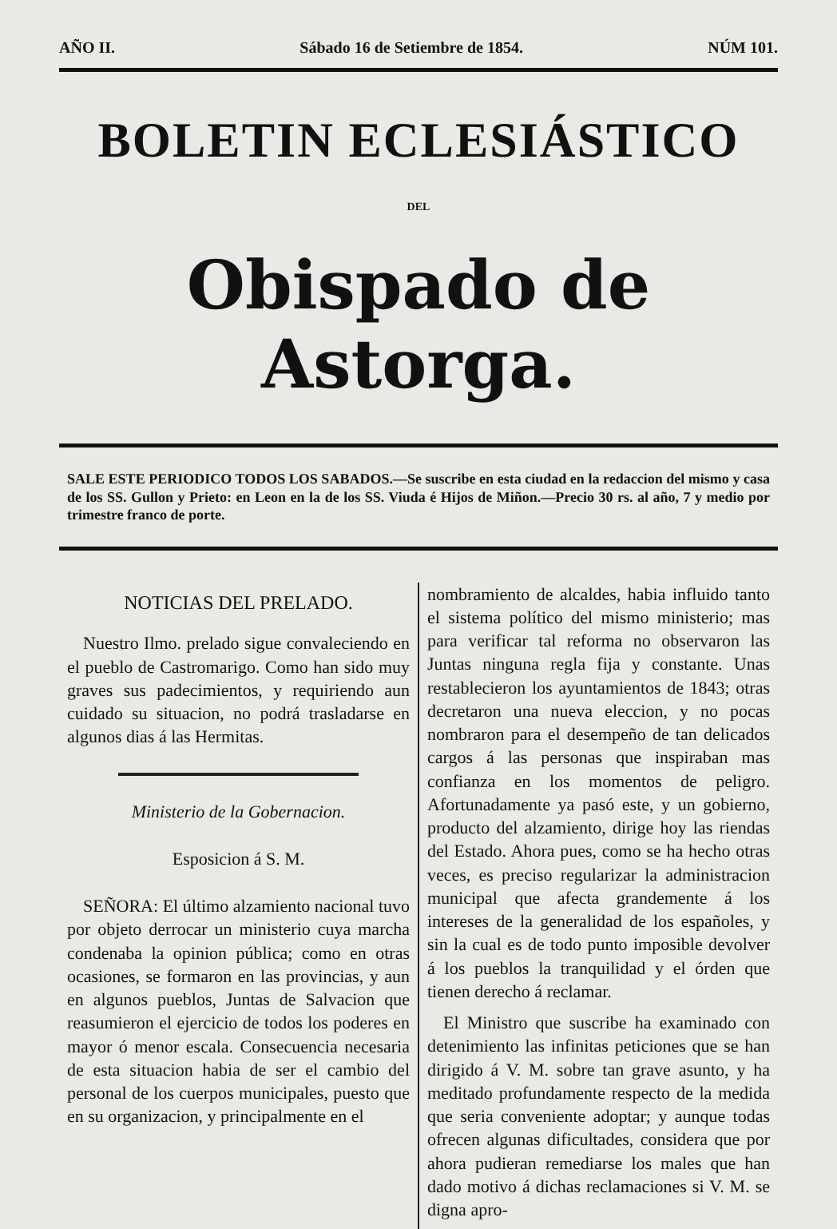AÑO II. Sábado 16 de Setiembre de 1854. NÚM 101.
BOLETIN ECLESIÁSTICO
DEL
Obispado de Astorga.
SALE ESTE PERIODICO TODOS LOS SABADOS.—Se suscribe en esta ciudad en la redaccion del mismo y casa de los SS. Gullon y Prieto: en Leon en la de los SS. Viuda é Hijos de Miñon.—Precio 30 rs. al año, 7 y medio por trimestre franco de porte.
NOTICIAS DEL PRELADO.
Nuestro Ilmo. prelado sigue convaleciendo en el pueblo de Castromarigo. Como han sido muy graves sus padecimientos, y requiriendo aun cuidado su situacion, no podrá trasladarse en algunos dias á las Hermitas.
Ministerio de la Gobernacion.
Esposicion á S. M.
SEÑORA: El último alzamiento nacional tuvo por objeto derrocar un ministerio cuya marcha condenaba la opinion pública; como en otras ocasiones, se formaron en las provincias, y aun en algunos pueblos, Juntas de Salvacion que reasumieron el ejercicio de todos los poderes en mayor ó menor escala. Consecuencia necesaria de esta situacion habia de ser el cambio del personal de los cuerpos municipales, puesto que en su organizacion, y principalmente en el
nombramiento de alcaldes, habia influido tanto el sistema político del mismo ministerio; mas para verificar tal reforma no observaron las Juntas ninguna regla fija y constante. Unas restablecieron los ayuntamientos de 1843; otras decretaron una nueva eleccion, y no pocas nombraron para el desempeño de tan delicados cargos á las personas que inspiraban mas confianza en los momentos de peligro. Afortunadamente ya pasó este, y un gobierno, producto del alzamiento, dirige hoy las riendas del Estado. Ahora pues, como se ha hecho otras veces, es preciso regularizar la administracion municipal que afecta grandemente á los intereses de la generalidad de los españoles, y sin la cual es de todo punto imposible devolver á los pueblos la tranquilidad y el órden que tienen derecho á reclamar.
El Ministro que suscribe ha examinado con detenimiento las infinitas peticiones que se han dirigido á V. M. sobre tan grave asunto, y ha meditado profundamente respecto de la medida que seria conveniente adoptar; y aunque todas ofrecen algunas dificultades, considera que por ahora pudieran remediarse los males que han dado motivo á dichas reclamaciones si V. M. se digna apro-